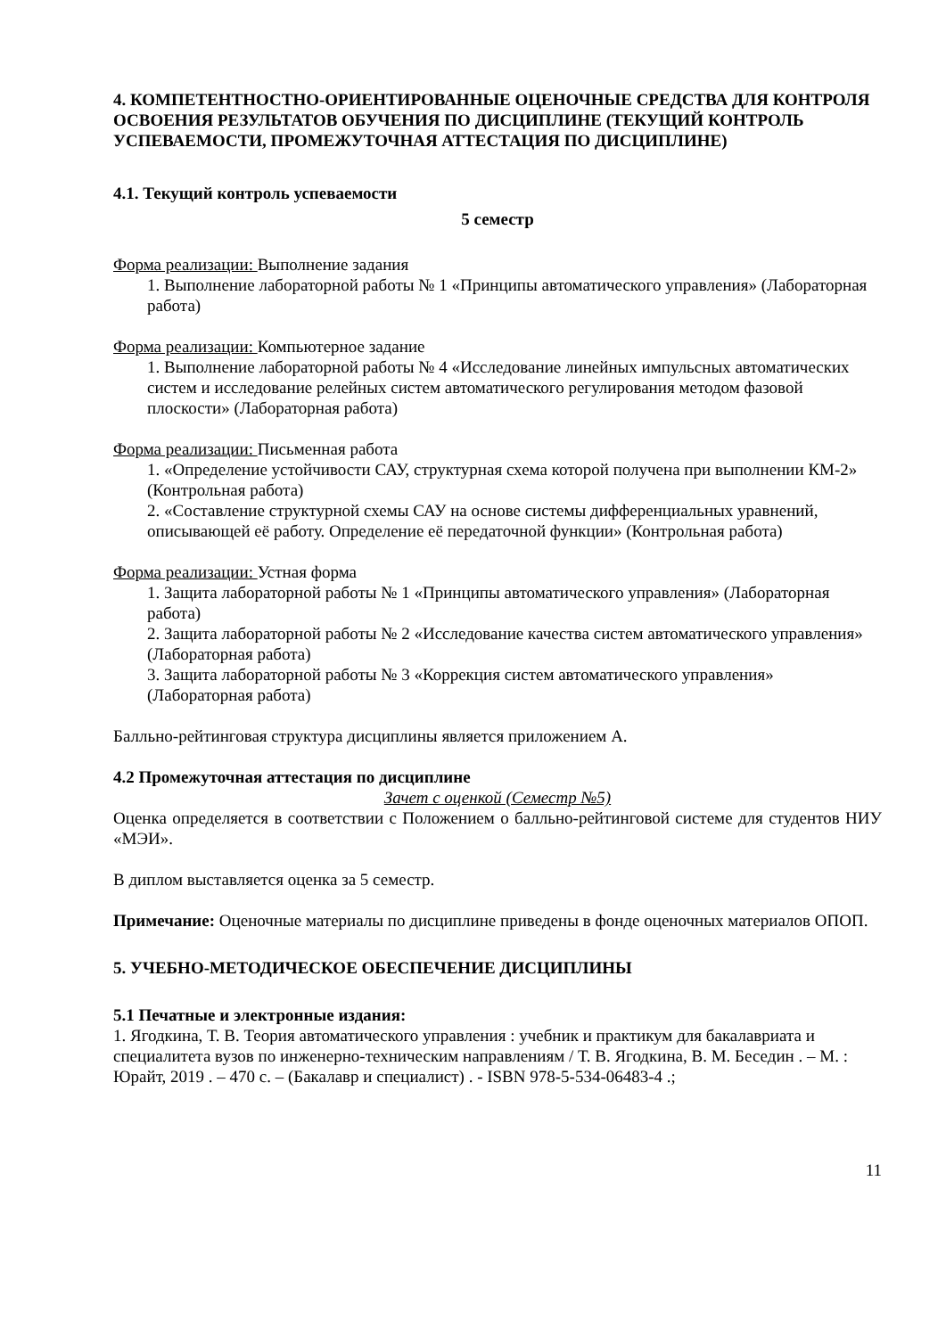4. КОМПЕТЕНТНОСТНО-ОРИЕНТИРОВАННЫЕ ОЦЕНОЧНЫЕ СРЕДСТВА ДЛЯ КОНТРОЛЯ ОСВОЕНИЯ РЕЗУЛЬТАТОВ ОБУЧЕНИЯ ПО ДИСЦИПЛИНЕ (ТЕКУЩИЙ КОНТРОЛЬ УСПЕВАЕМОСТИ, ПРОМЕЖУТОЧНАЯ АТТЕСТАЦИЯ ПО ДИСЦИПЛИНЕ)
4.1. Текущий контроль успеваемости
5 семестр
Форма реализации: Выполнение задания
1. Выполнение лабораторной работы № 1 «Принципы автоматического управления» (Лабораторная работа)
Форма реализации: Компьютерное задание
1. Выполнение лабораторной работы № 4 «Исследование линейных импульсных автоматических систем и исследование релейных систем автоматического регулирования методом фазовой плоскости» (Лабораторная работа)
Форма реализации: Письменная работа
1. «Определение устойчивости САУ, структурная схема которой получена при выполнении КМ-2» (Контрольная работа)
2. «Составление структурной схемы САУ на основе системы дифференциальных уравнений, описывающей её работу. Определение её передаточной функции» (Контрольная работа)
Форма реализации: Устная форма
1. Защита лабораторной работы № 1 «Принципы автоматического управления» (Лабораторная работа)
2. Защита лабораторной работы № 2 «Исследование качества систем автоматического управления» (Лабораторная работа)
3. Защита лабораторной работы № 3 «Коррекция систем автоматического управления» (Лабораторная работа)
Балльно-рейтинговая структура дисциплины является приложением А.
4.2 Промежуточная аттестация по дисциплине
Зачет с оценкой (Семестр №5)
Оценка определяется в соответствии с Положением о балльно-рейтинговой системе для студентов НИУ «МЭИ».
В диплом выставляется оценка за 5 семестр.
Примечание: Оценочные материалы по дисциплине приведены в фонде оценочных материалов ОПОП.
5. УЧЕБНО-МЕТОДИЧЕСКОЕ ОБЕСПЕЧЕНИЕ ДИСЦИПЛИНЫ
5.1 Печатные и электронные издания:
1. Ягодкина, Т. В. Теория автоматического управления : учебник и практикум для бакалавриата и специалитета вузов по инженерно-техническим направлениям / Т. В. Ягодкина, В. М. Беседин . – М. : Юрайт, 2019 . – 470 с. – (Бакалавр и специалист) . - ISBN 978-5-534-06483-4 .;
11